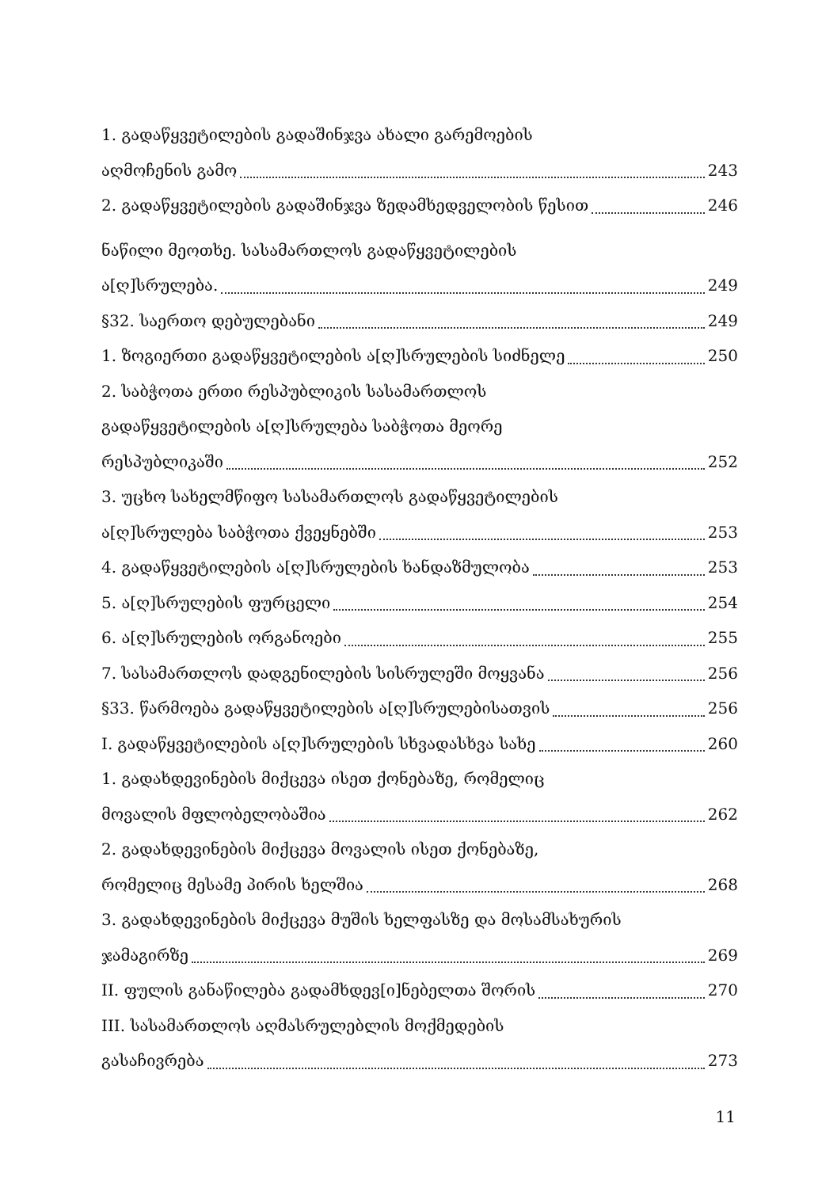1. გადაწყვეტილების გადაშინჯვა ახალი გარემოების
აღმოჩენის გამო 243
2. გადაწყვეტილების გადაშინჯვა ზედამხედველობის წესით 246
ნაწილი მეოთხე. სასამართლოს გადაწყვეტილების
ა[ღ]სრულება. 249
§32. საერთო დებულებანი 249
1. ზოგიერთი გადაწყვეტილების ა[ღ]სრულების სიძნელე 250
2. საბჭოთა ერთი რესპუბლიკის სასამართლოს
გადაწყვეტილების ა[ღ]სრულება საბჭოთა მეორე
რესპუბლიკაში 252
3. უცხო სახელმწიფო სასამართლოს გადაწყვეტილების
ა[ღ]სრულება საბჭოთა ქვეყნებში 253
4. გადაწყვეტილების ა[ღ]სრულების ხანდაზმულობა 253
5. ა[ღ]სრულების ფურცელი 254
6. ა[ღ]სრულების ორგანოები 255
7. სასამართლოს დადგენილების სისრულეში მოყვანა 256
§33. წარმოება გადაწყვეტილების ა[ღ]სრულებისათვის 256
I. გადაწყვეტილების ა[ღ]სრულების სხვადასხვა სახე 260
1. გადახდევინების მიქცევა ისეთ ქონებაზე, რომელიც
მოვალის მფლობელობაშია 262
2. გადახდევინების მიქცევა მოვალის ისეთ ქონებაზე,
რომელიც მესამე პირის ხელშია 268
3. გადახდევინების მიქცევა მუშის ხელფასზე და მოსამსახურის
ჯამაგირზე 269
II. ფულის განაწილება გადამხდევ[ი]ნებელთა შორის 270
III. სასამართლოს აღმასრულებლის მოქმედების
გასაჩივრება 273
11